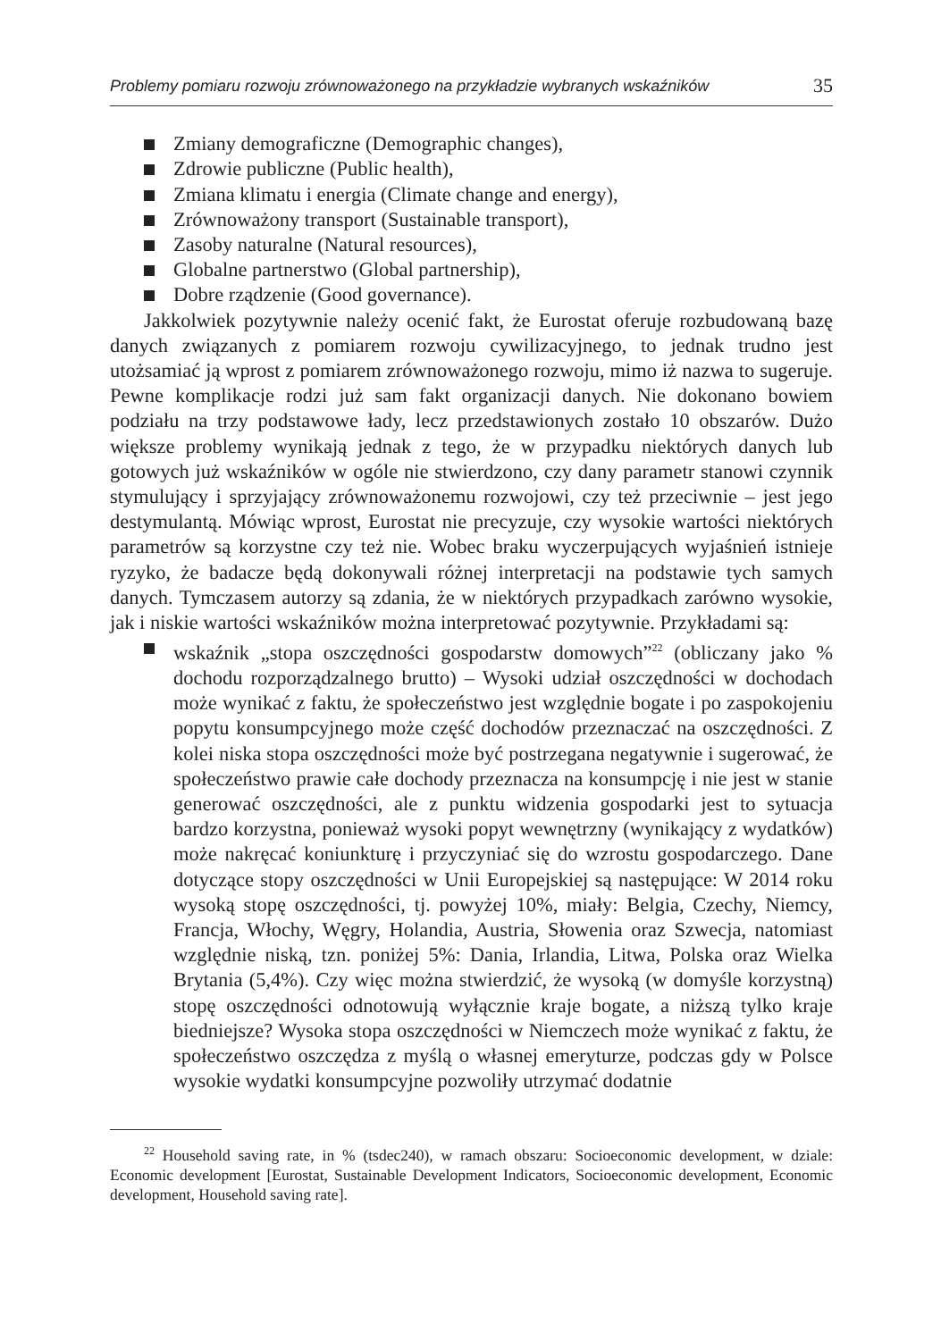Problemy pomiaru rozwoju zrównoważonego na przykładzie wybranych wskaźników 35
Zmiany demograficzne (Demographic changes),
Zdrowie publiczne (Public health),
Zmiana klimatu i energia (Climate change and energy),
Zrównoważony transport (Sustainable transport),
Zasoby naturalne (Natural resources),
Globalne partnerstwo (Global partnership),
Dobre rządzenie (Good governance).
Jakkolwiek pozytywnie należy ocenić fakt, że Eurostat oferuje rozbudowaną bazę danych związanych z pomiarem rozwoju cywilizacyjnego, to jednak trudno jest utożsamiać ją wprost z pomiarem zrównoważonego rozwoju, mimo iż nazwa to sugeruje. Pewne komplikacje rodzi już sam fakt organizacji danych. Nie dokonano bowiem podziału na trzy podstawowe łady, lecz przedstawionych zostało 10 obszarów. Dużo większe problemy wynikają jednak z tego, że w przypadku niektórych danych lub gotowych już wskaźników w ogóle nie stwierdzono, czy dany parametr stanowi czynnik stymulujący i sprzyjający zrównoważonemu rozwojowi, czy też przeciwnie – jest jego destymulantą. Mówiąc wprost, Eurostat nie precyzuje, czy wysokie wartości niektórych parametrów są korzystne czy też nie. Wobec braku wyczerpujących wyjaśnień istnieje ryzyko, że badacze będą dokonywali różnej interpretacji na podstawie tych samych danych. Tymczasem autorzy są zdania, że w niektórych przypadkach zarówno wysokie, jak i niskie wartości wskaźników można interpretować pozytywnie. Przykładami są:
wskaźnik „stopa oszczędności gospodarstw domowych”<sup>22</sup> (obliczany jako % dochodu rozporządzalnego brutto) – Wysoki udział oszczędności w dochodach może wynikać z faktu, że społeczeństwo jest względnie bogate i po zaspokojeniu popytu konsumpcyjnego może część dochodów przeznaczać na oszczędności. Z kolei niska stopa oszczędności może być postrzegana negatywnie i sugerować, że społeczeństwo prawie całe dochody przeznacza na konsumpcję i nie jest w stanie generować oszczędności, ale z punktu widzenia gospodarki jest to sytuacja bardzo korzystna, ponieważ wysoki popyt wewnętrzny (wynikający z wydatków) może nakręcać koniunkturę i przyczyniać się do wzrostu gospodarczego. Dane dotyczące stopy oszczędności w Unii Europejskiej są następujące: W 2014 roku wysoką stopę oszczędności, tj. powyżej 10%, miały: Belgia, Czechy, Niemcy, Francja, Włochy, Węgry, Holandia, Austria, Słowenia oraz Szwecja, natomiast względnie niską, tzn. poniżej 5%: Dania, Irlandia, Litwa, Polska oraz Wielka Brytania (5,4%). Czy więc można stwierdzić, że wysoką (w domyśle korzystną) stopę oszczędności odnotowują wyłącznie kraje bogate, a niższą tylko kraje biedniejsze? Wysoka stopa oszczędności w Niemczech może wynikać z faktu, że społeczeństwo oszczędza z myślą o własnej emeryturze, podczas gdy w Polsce wysokie wydatki konsumpcyjne pozwoliły utrzymać dodatnie
<sup>22</sup> Household saving rate, in % (tsdec240), w ramach obszaru: Socioeconomic development, w dziale: Economic development [Eurostat, Sustainable Development Indicators, Socioeconomic development, Economic development, Household saving rate].